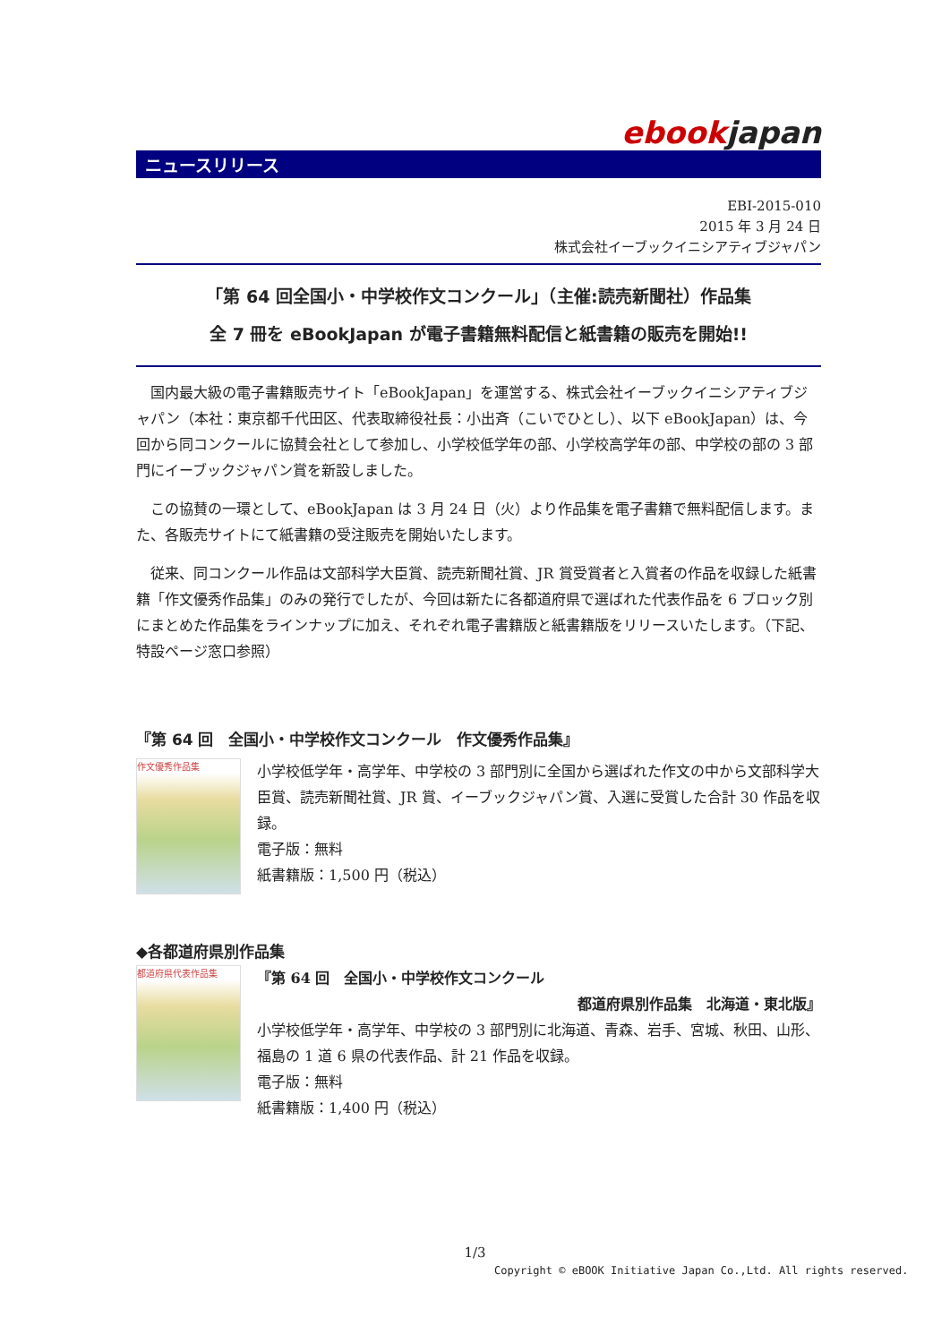ebookjapan
ニュースリリース
EBI-2015-010
2015 年 3 月 24 日
株式会社イーブックイニシアティブジャパン
「第 64 回全国小・中学校作文コンクール」（主催:読売新聞社）作品集
全 7 冊を eBookJapan が電子書籍無料配信と紙書籍の販売を開始!!
国内最大級の電子書籍販売サイト「eBookJapan」を運営する、株式会社イーブックイニシアティブジャパン（本社：東京都千代田区、代表取締役社長：小出斉（こいでひとし）、以下 eBookJapan）は、今回から同コンクールに協賛会社として参加し、小学校低学年の部、小学校高学年の部、中学校の部の 3 部門にイーブックジャパン賞を新設しました。
この協賛の一環として、eBookJapan は 3 月 24 日（火）より作品集を電子書籍で無料配信します。また、各販売サイトにて紙書籍の受注販売を開始いたします。
従来、同コンクール作品は文部科学大臣賞、読売新聞社賞、JR 賞受賞者と入賞者の作品を収録した紙書籍「作文優秀作品集」のみの発行でしたが、今回は新たに各都道府県で選ばれた代表作品を 6 ブロック別にまとめた作品集をラインナップに加え、それぞれ電子書籍版と紙書籍版をリリースいたします。（下記、特設ページ窓口参照）
『第 64 回　全国小・中学校作文コンクール　作文優秀作品集』
作文優秀作品集
小学校低学年・高学年、中学校の 3 部門別に全国から選ばれた作文の中から文部科学大臣賞、読売新聞社賞、JR 賞、イーブックジャパン賞、入選に受賞した合計 30 作品を収録。
電子版：無料
紙書籍版：1,500 円（税込）
◆各都道府県別作品集
都道府県代表作品集
『第 64 回　全国小・中学校作文コンクール
都道府県別作品集　北海道・東北版』
小学校低学年・高学年、中学校の 3 部門別に北海道、青森、岩手、宮城、秋田、山形、福島の 1 道 6 県の代表作品、計 21 作品を収録。
電子版：無料
紙書籍版：1,400 円（税込）
1/3
Copyright © eBOOK Initiative Japan Co.,Ltd. All rights reserved.